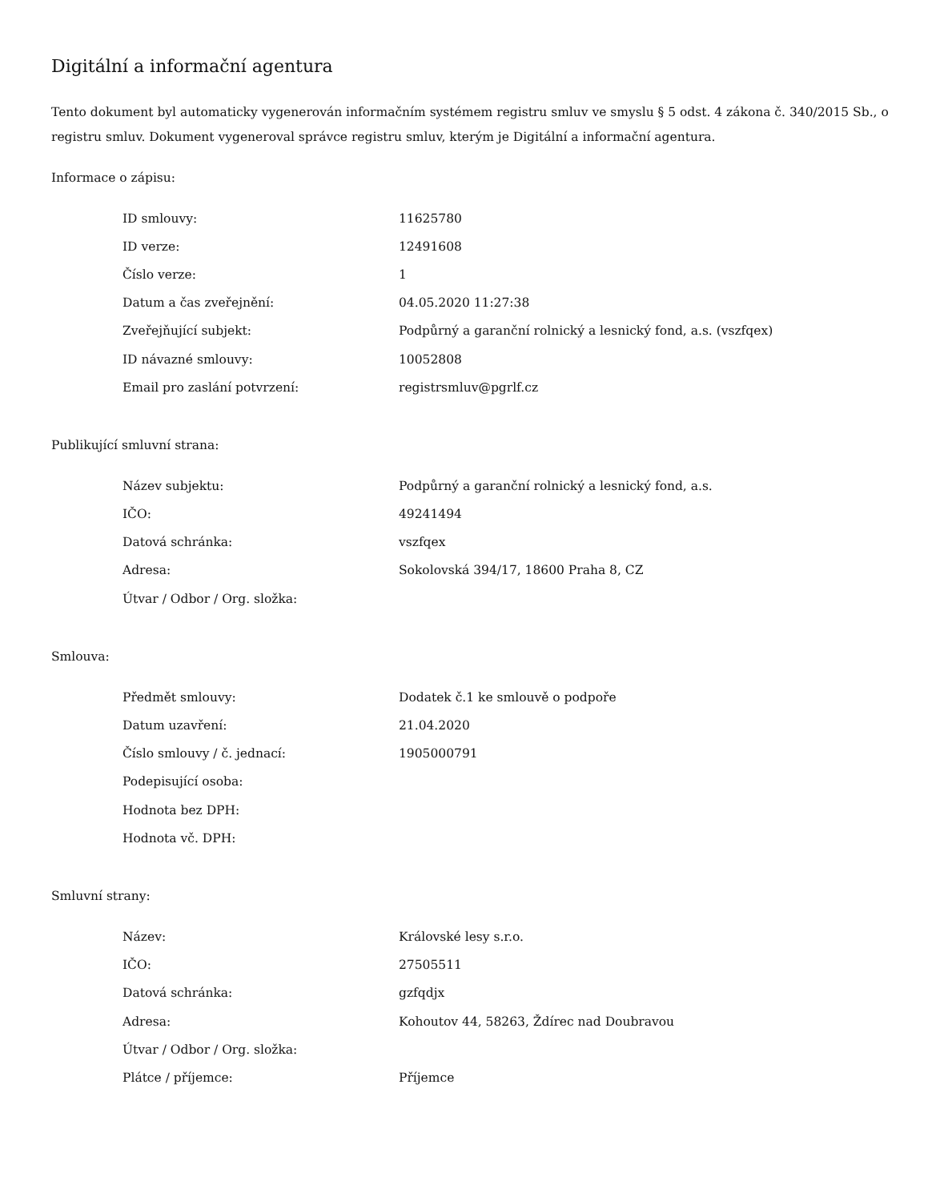Digitální a informační agentura
Tento dokument byl automaticky vygenerován informačním systémem registru smluv ve smyslu § 5 odst. 4 zákona č. 340/2015 Sb., o registru smluv. Dokument vygeneroval správce registru smluv, kterým je Digitální a informační agentura.
Informace o zápisu:
| ID smlouvy: | 11625780 |
| ID verze: | 12491608 |
| Číslo verze: | 1 |
| Datum a čas zveřejnění: | 04.05.2020 11:27:38 |
| Zveřejňující subjekt: | Podpůrný a garanční rolnický a lesnický fond, a.s. (vszfqex) |
| ID návazné smlouvy: | 10052808 |
| Email pro zaslání potvrzení: | registrsmluv@pgrlf.cz |
Publikující smluvní strana:
| Název subjektu: | Podpůrný a garanční rolnický a lesnický fond, a.s. |
| IČO: | 49241494 |
| Datová schránka: | vszfqex |
| Adresa: | Sokolovská 394/17, 18600 Praha 8, CZ |
| Útvar / Odbor / Org. složka: | |
Smlouva:
| Předmět smlouvy: | Dodatek č.1 ke smlouvě o podpoře |
| Datum uzavření: | 21.04.2020 |
| Číslo smlouvy / č. jednací: | 1905000791 |
| Podepisující osoba: | |
| Hodnota bez DPH: | |
| Hodnota vč. DPH: | |
Smluvní strany:
| Název: | Královské lesy s.r.o. |
| IČO: | 27505511 |
| Datová schránka: | gzfqdjx |
| Adresa: | Kohoutov 44, 58263, Ždírec nad Doubravou |
| Útvar / Odbor / Org. složka: | |
| Plátce / příjemce: | Příjemce |